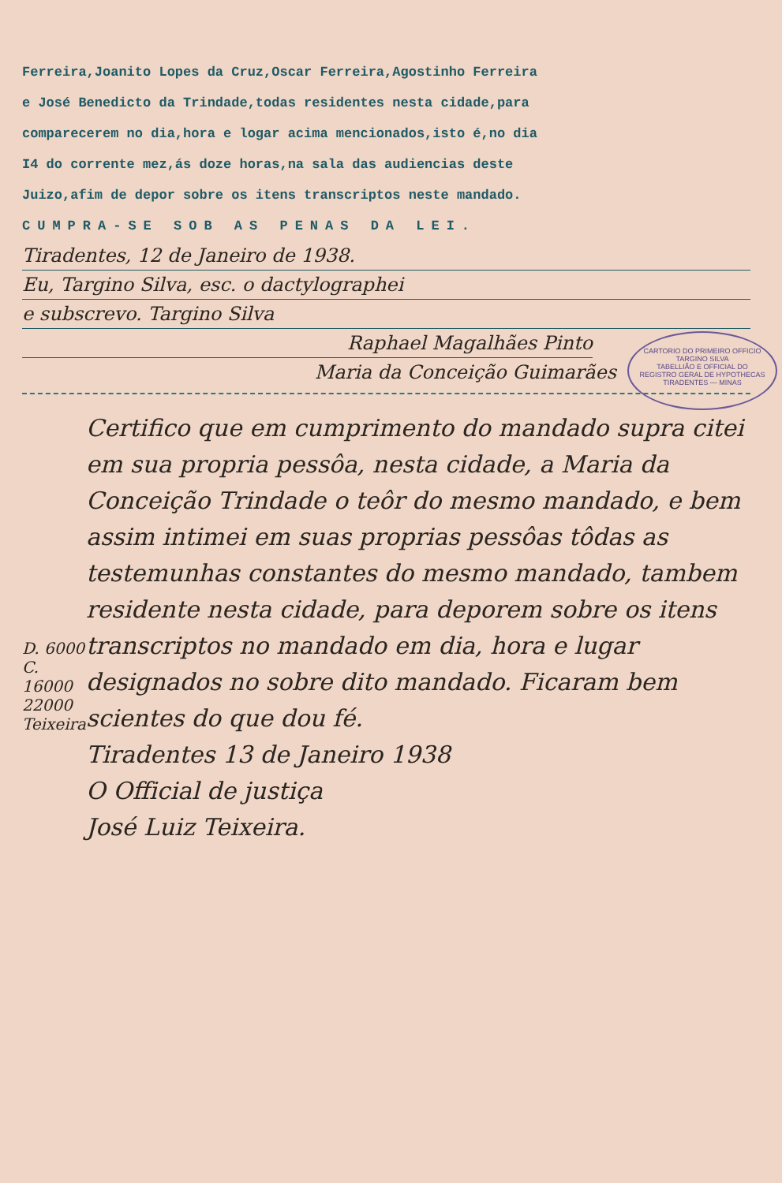Ferreira,Joanito Lopes da Cruz,Oscar Ferreira,Agostinho Ferreira
e José Benedicto da Trindade,todas residentes nesta cidade,para
comparecerem no dia,hora e logar acima mencionados,isto é,no dia
I4 do corrente mez,ás doze horas,na sala das audiencias deste
Juizo,afim de depor sobre os itens transcriptos neste mandado.
CUMPRA-SE SOB AS PENAS DA LEI.
Tiradentes, 12 de Janeiro de 1938.
Eu, Targino Silva, esc. o dactylographei
e subscrevo. Targino Silva
Raphael Magalhães Pinto
CARTORIO DO PRIMEIRO OFFICIO
TARGINO SILVA
TABELLIÃO E OFFICIAL DO
REGISTRO GERAL DE HYPOTHECAS
TIRADENTES — MINAS
Maria da Conceição Guimarães
D. 6000
C. 16000
22000
Teixeira
Certifico que em cumprimento do mandado supra citei em sua propria pessôa, nesta cidade, a Maria da Conceição Trindade o teôr do mesmo mandado, e bem assim intimei em suas proprias pessôas tôdas as testemunhas constantes do mesmo mandado, tambem residente nesta cidade, para deporem sobre os itens transcriptos no mandado em dia, hora e lugar designados no sobre dito mandado. Ficaram bem scientes do que dou fé.
Tiradentes 13 de Janeiro 1938
O Official de justiça
José Luiz Teixeira.